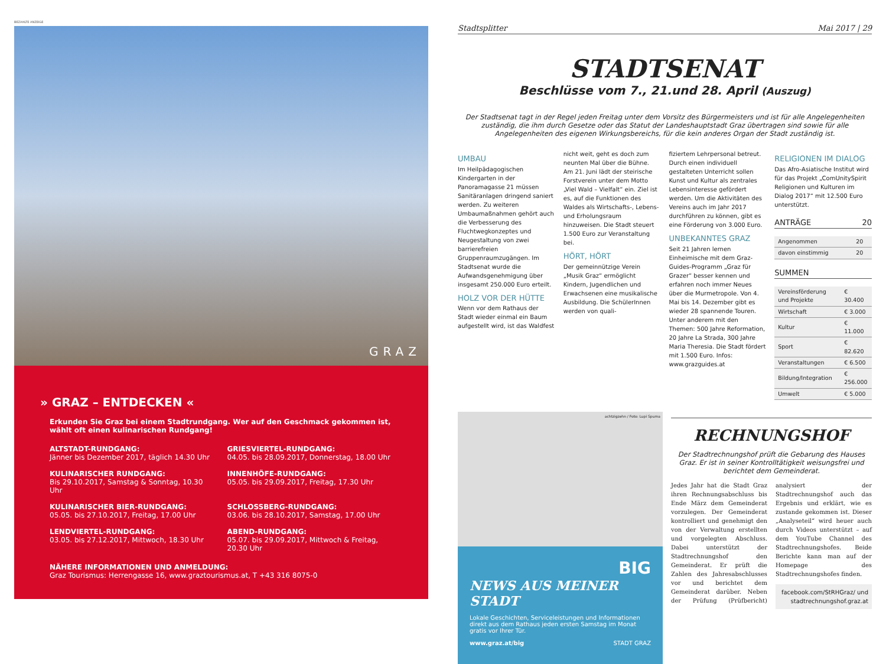BEZAHLTE ANZEIGE
GRAZ
» GRAZ – ENTDECKEN «
Erkunden Sie Graz bei einem Stadtrundgang. Wer auf den Geschmack gekommen ist, wählt oft einen kulinarischen Rundgang!
ALTSTADT-RUNDGANG:
Jänner bis Dezember 2017, täglich 14.30 Uhr
GRIESVIERTEL-RUNDGANG:
04.05. bis 28.09.2017, Donnerstag, 18.00 Uhr
KULINARISCHER RUNDGANG:
Bis 29.10.2017, Samstag & Sonntag, 10.30 Uhr
INNENHÖFE-RUNDGANG:
05.05. bis 29.09.2017, Freitag, 17.30 Uhr
KULINARISCHER BIER-RUNDGANG:
05.05. bis 27.10.2017, Freitag, 17.00 Uhr
SCHLOSSBERG-RUNDGANG:
03.06. bis 28.10.2017, Samstag, 17.00 Uhr
LENDVIERTEL-RUNDGANG:
03.05. bis 27.12.2017, Mittwoch, 18.30 Uhr
ABEND-RUNDGANG:
05.07. bis 29.09.2017, Mittwoch & Freitag, 20.30 Uhr
NÄHERE INFORMATIONEN UND ANMELDUNG:
Graz Tourismus: Herrengasse 16, www.graztourismus.at, T +43 316 8075-0
Stadtsplitter Mai 2017 | 29
STADTSENAT
Beschlüsse vom 7., 21.und 28. April (Auszug)
Der Stadtsenat tagt in der Regel jeden Freitag unter dem Vorsitz des Bürgermeisters und ist für alle Angelegenheiten zuständig, die ihm durch Gesetze oder das Statut der Landeshauptstadt Graz übertragen sind sowie für alle Angelegenheiten des eigenen Wirkungsbereichs, für die kein anderes Organ der Stadt zuständig ist.
UMBAU
Im Heilpädagogischen Kindergarten in der Panoramagasse 21 müssen Sanitäranlagen dringend saniert werden. Zu weiteren Umbaumaßnahmen gehört auch die Verbesserung des Fluchtwegkonzeptes und Neugestaltung von zwei barrierefreien Gruppenraumzugängen. Im Stadtsenat wurde die Aufwandsgenehmigung über insgesamt 250.000 Euro erteilt.
HOLZ VOR DER HÜTTE
Wenn vor dem Rathaus der Stadt wieder einmal ein Baum aufgestellt wird, ist das Waldfest
nicht weit, geht es doch zum neunten Mal über die Bühne. Am 21. Juni lädt der steirische Forstverein unter dem Motto „Viel Wald – Vielfalt“ ein. Ziel ist es, auf die Funktionen des Waldes als Wirtschafts-, Lebens- und Erholungsraum hinzuweisen. Die Stadt steuert 1.500 Euro zur Veranstaltung bei.
HÖRT, HÖRT
Der gemeinnützige Verein „Musik Graz“ ermöglicht Kindern, Jugendlichen und Erwachsenen eine musikalische Ausbildung. Die SchülerInnen werden von quali-
fiziertem Lehrpersonal betreut. Durch einen individuell gestalteten Unterricht sollen Kunst und Kultur als zentrales Lebensinteresse gefördert werden. Um die Aktivitäten des Vereins auch im Jahr 2017 durchführen zu können, gibt es eine Förderung von 3.000 Euro.
UNBEKANNTES GRAZ
Seit 21 Jahren lernen Einheimische mit dem Graz-Guides-Programm „Graz für Grazer“ besser kennen und erfahren noch immer Neues über die Murmetropole. Von 4. Mai bis 14. Dezember gibt es wieder 28 spannende Touren. Unter anderem mit den Themen: 500 Jahre Reformation, 20 Jahre La Strada, 300 Jahre Maria Theresia. Die Stadt fördert mit 1.500 Euro. Infos: www.grazguides.at
RELIGIONEN IM DIALOG
Das Afro-Asiatische Institut wird für das Projekt „ComUnitySpirit Religionen und Kulturen im Dialog 2017“ mit 12.500 Euro unterstützt.
ANTRÄGE 20
| Angenommen | 20 |
| davon einstimmig | 20 |
SUMMEN
| Vereinsförderung und Projekte | € 30.400 |
| Wirtschaft | € 3.000 |
| Kultur | € 11.000 |
| Sport | € 82.620 |
| Veranstaltungen | € 6.500 |
| Bildung/Integration | € 256.000 |
| Umwelt | € 5.000 |
achtzigzehn / Foto: Lupi Spuma
BIG
NEWS AUS MEINER STADT
Lokale Geschichten, Serviceleistungen und Informationen direkt aus dem Rathaus jeden ersten Samstag im Monat gratis vor Ihrer Tür.
www.graz.at/big STADT GRAZ
RECHNUNGSHOF
Der Stadtrechnungshof prüft die Gebarung des Hauses Graz. Er ist in seiner Kontrolltätigkeit weisungsfrei und berichtet dem Gemeinderat.
Jedes Jahr hat die Stadt Graz ihren Rechnungsabschluss bis Ende März dem Gemeinderat vorzulegen. Der Gemeinderat kontrolliert und genehmigt den von der Verwaltung erstellten und vorgelegten Abschluss. Dabei unterstützt der Stadtrechnungshof den Gemeinderat. Er prüft die Zahlen des Jahresabschlusses vor und berichtet dem Gemeinderat darüber. Neben der Prüfung (Prüfbericht) analysiert der Stadtrechnungshof auch das Ergebnis und erklärt, wie es zustande gekommen ist. Dieser „Analyseteil“ wird heuer auch durch Videos unterstützt – auf dem YouTube Channel des Stadtrechnungshofes. Beide Berichte kann man auf der Homepage des Stadtrechnungshofes finden.
facebook.com/StRHGraz/ und stadtrechnungshof.graz.at